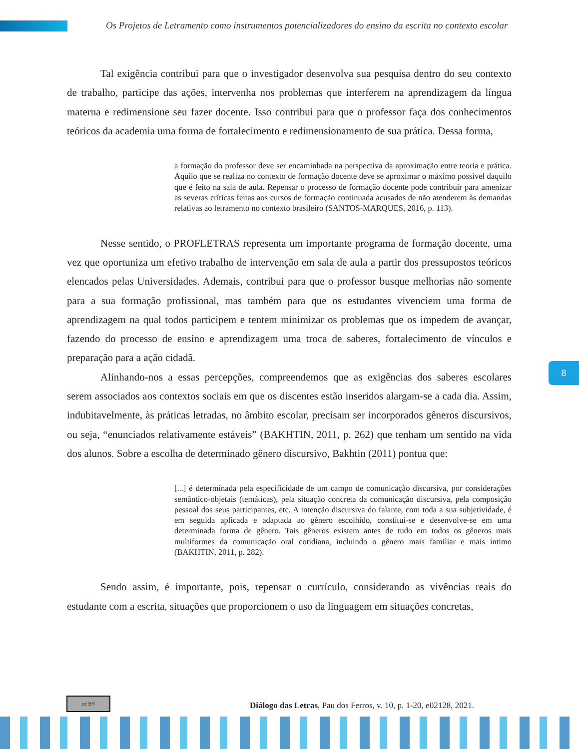Os Projetos de Letramento como instrumentos potencializadores do ensino da escrita no contexto escolar
Tal exigência contribui para que o investigador desenvolva sua pesquisa dentro do seu contexto de trabalho, participe das ações, intervenha nos problemas que interferem na aprendizagem da língua materna e redimensione seu fazer docente. Isso contribui para que o professor faça dos conhecimentos teóricos da academia uma forma de fortalecimento e redimensionamento de sua prática. Dessa forma,
a formação do professor deve ser encaminhada na perspectiva da aproximação entre teoria e prática. Aquilo que se realiza no contexto de formação docente deve se aproximar o máximo possível daquilo que é feito na sala de aula. Repensar o processo de formação docente pode contribuir para amenizar as severas críticas feitas aos cursos de formação continuada acusados de não atenderem às demandas relativas ao letramento no contexto brasileiro (SANTOS-MARQUES, 2016, p. 113).
Nesse sentido, o PROFLETRAS representa um importante programa de formação docente, uma vez que oportuniza um efetivo trabalho de intervenção em sala de aula a partir dos pressupostos teóricos elencados pelas Universidades. Ademais, contribui para que o professor busque melhorias não somente para a sua formação profissional, mas também para que os estudantes vivenciem uma forma de aprendizagem na qual todos participem e tentem minimizar os problemas que os impedem de avançar, fazendo do processo de ensino e aprendizagem uma troca de saberes, fortalecimento de vínculos e preparação para a ação cidadã.
Alinhando-nos a essas percepções, compreendemos que as exigências dos saberes escolares serem associados aos contextos sociais em que os discentes estão inseridos alargam-se a cada dia. Assim, indubitavelmente, às práticas letradas, no âmbito escolar, precisam ser incorporados gêneros discursivos, ou seja, “enunciados relativamente estáveis” (BAKHTIN, 2011, p. 262) que tenham um sentido na vida dos alunos. Sobre a escolha de determinado gênero discursivo, Bakhtin (2011) pontua que:
[...] é determinada pela especificidade de um campo de comunicação discursiva, por considerações semântico-objetais (temáticas), pela situação concreta da comunicação discursiva, pela composição pessoal dos seus participantes, etc. A intenção discursiva do falante, com toda a sua subjetividade, é em seguida aplicada e adaptada ao gênero escolhido, constitui-se e desenvolve-se em uma determinada forma de gênero. Tais gêneros existem antes de tudo em todos os gêneros mais multiformes da comunicação oral cotidiana, incluindo o gênero mais familiar e mais íntimo (BAKHTIN, 2011, p. 282).
Sendo assim, é importante, pois, repensar o currículo, considerando as vivências reais do estudante com a escrita, situações que proporcionem o uso da linguagem em situações concretas,
8
cc BY
Diálogo das Letras, Pau dos Ferros, v. 10, p. 1-20, e02128, 2021.